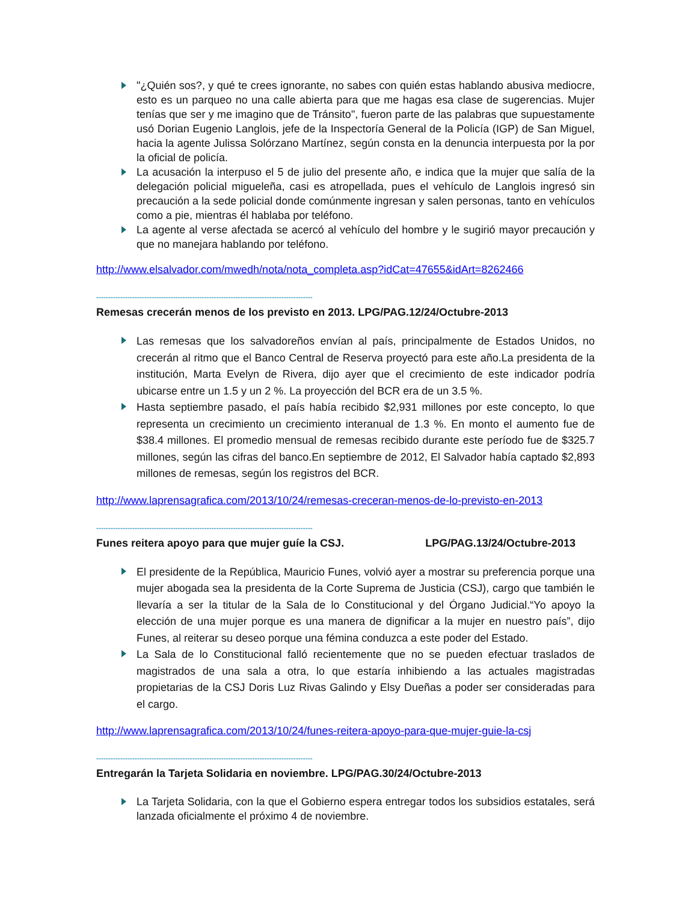"¿Quién sos?, y qué te crees ignorante, no sabes con quién estas hablando abusiva mediocre, esto es un parqueo no una calle abierta para que me hagas esa clase de sugerencias. Mujer tenías que ser y me imagino que de Tránsito", fueron parte de las palabras que supuestamente usó Dorian Eugenio Langlois, jefe de la Inspectoría General de la Policía (IGP) de San Miguel, hacia la agente Julissa Solórzano Martínez, según consta en la denuncia interpuesta por la por la oficial de policía.
La acusación la interpuso el 5 de julio del presente año, e indica que la mujer que salía de la delegación policial migueleña, casi es atropellada, pues el vehículo de Langlois ingresó sin precaución a la sede policial donde comúnmente ingresan y salen personas, tanto en vehículos como a pie, mientras él hablaba por teléfono.
La agente al verse afectada se acercó al vehículo del hombre y le sugirió mayor precaución y que no manejara hablando por teléfono.
http://www.elsalvador.com/mwedh/nota/nota_completa.asp?idCat=47655&idArt=8262466
------------------------------------------------------------------------------------------
Remesas crecerán menos de los previsto en 2013. LPG/PAG.12/24/Octubre-2013
Las remesas que los salvadoreños envían al país, principalmente de Estados Unidos, no crecerán al ritmo que el Banco Central de Reserva proyectó para este año.La presidenta de la institución, Marta Evelyn de Rivera, dijo ayer que el crecimiento de este indicador podría ubicarse entre un 1.5 y un 2 %. La proyección del BCR era de un 3.5 %.
Hasta septiembre pasado, el país había recibido $2,931 millones por este concepto, lo que representa un crecimiento un crecimiento interanual de 1.3 %. En monto el aumento fue de $38.4 millones. El promedio mensual de remesas recibido durante este período fue de $325.7 millones, según las cifras del banco.En septiembre de 2012, El Salvador había captado $2,893 millones de remesas, según los registros del BCR.
http://www.laprensagrafica.com/2013/10/24/remesas-creceran-menos-de-lo-previsto-en-2013
------------------------------------------------------------------------------------------
Funes reitera apoyo para que mujer guíe la CSJ. LPG/PAG.13/24/Octubre-2013
El presidente de la República, Mauricio Funes, volvió ayer a mostrar su preferencia porque una mujer abogada sea la presidenta de la Corte Suprema de Justicia (CSJ), cargo que también le llevaría a ser la titular de la Sala de lo Constitucional y del Órgano Judicial.“Yo apoyo la elección de una mujer porque es una manera de dignificar a la mujer en nuestro país”, dijo Funes, al reiterar su deseo porque una fémina conduzca a este poder del Estado.
La Sala de lo Constitucional falló recientemente que no se pueden efectuar traslados de magistrados de una sala a otra, lo que estaría inhibiendo a las actuales magistradas propietarias de la CSJ Doris Luz Rivas Galindo y Elsy Dueñas a poder ser consideradas para el cargo.
http://www.laprensagrafica.com/2013/10/24/funes-reitera-apoyo-para-que-mujer-guie-la-csj
------------------------------------------------------------------------------------------
Entregarán la Tarjeta Solidaria en noviembre. LPG/PAG.30/24/Octubre-2013
La Tarjeta Solidaria, con la que el Gobierno espera entregar todos los subsidios estatales, será lanzada oficialmente el próximo 4 de noviembre.